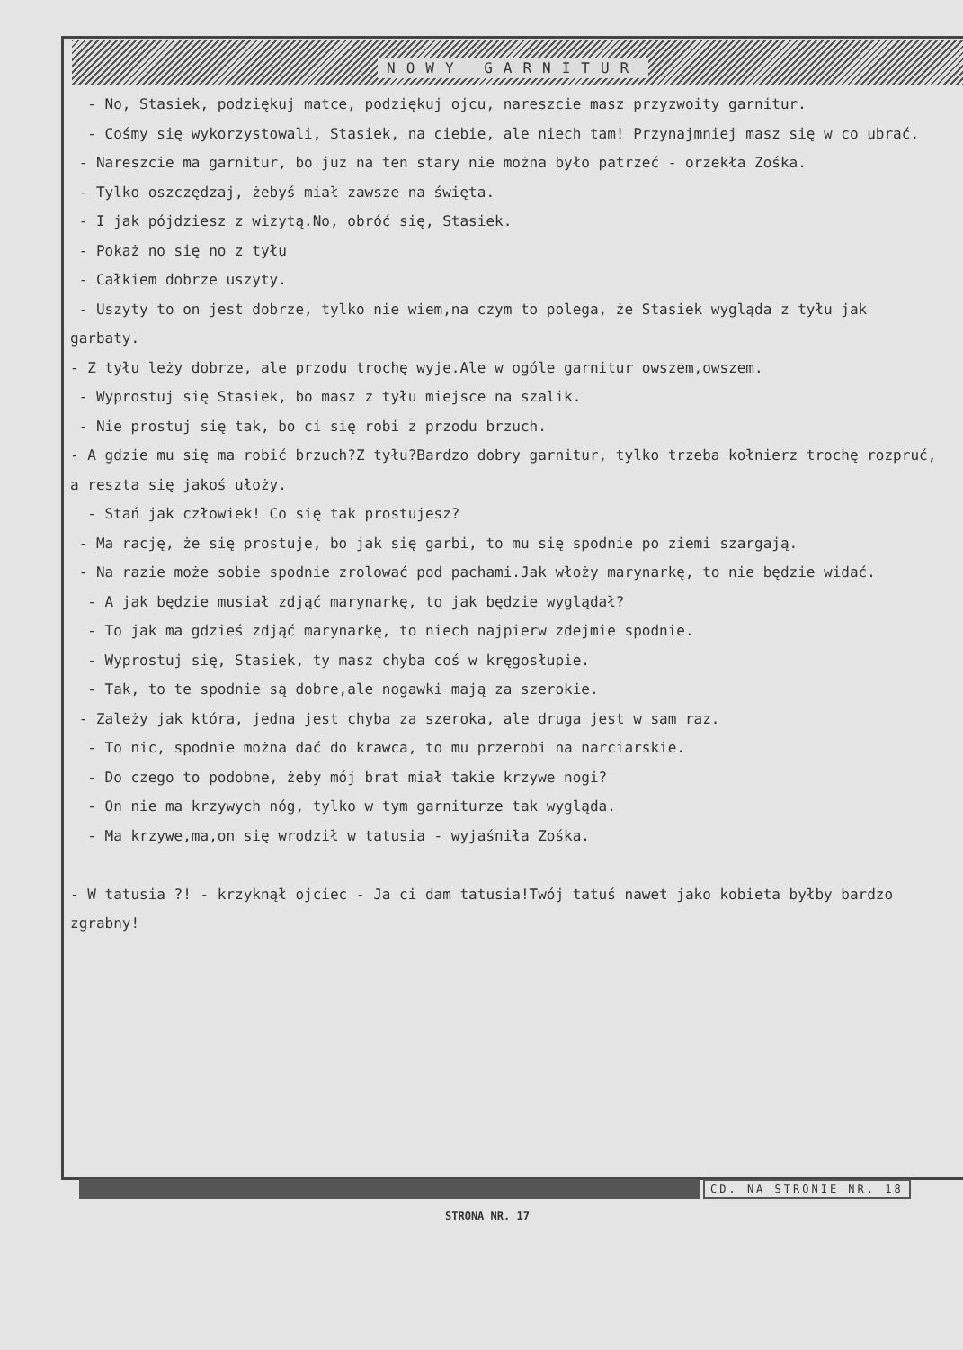NOWY GARNITUR
- No, Stasiek, podziękuj matce, podziękuj ojcu, nareszcie masz przyzwoity garnitur.
- Cośmy się wykorzystowali, Stasiek, na ciebie, ale niech tam! Przynajmniej masz się w co ubrać.
- Nareszcie ma garnitur, bo już na ten stary nie można było patrzeć - orzekła Zośka.
- Tylko oszczędzaj, żebyś miał zawsze na święta.
- I jak pójdziesz z wizytą.No, obróć się, Stasiek.
- Pokaż no się no z tyłu
- Całkiem dobrze uszyty.
- Uszyty to on jest dobrze, tylko nie wiem,na czym to polega, że Stasiek wygląda z tyłu jak garbaty.
- Z tyłu leży dobrze, ale przodu trochę wyje.Ale w ogóle garnitur owszem,owszem.
- Wyprostuj się Stasiek, bo masz z tyłu miejsce na szalik.
- Nie prostuj się tak, bo ci się robi z przodu brzuch.
- A gdzie mu się ma robić brzuch?Z tyłu?Bardzo dobry garnitur, tylko trzeba kołnierz trochę rozpruć, a reszta się jakoś ułoży.
- Stań jak człowiek! Co się tak prostujesz?
- Ma rację, że się prostuje, bo jak się garbi, to mu się spodnie po ziemi szargają.
- Na razie może sobie spodnie zrolować pod pachami.Jak włoży marynarkę, to nie będzie widać.
- A jak będzie musiał zdjąć marynarkę, to jak będzie wyglądał?
- To jak ma gdzieś zdjąć marynarkę, to niech najpierw zdejmie spodnie.
- Wyprostuj się, Stasiek, ty masz chyba coś w kręgosłupie.
- Tak, to te spodnie są dobre,ale nogawki mają za szerokie.
- Zależy jak która, jedna jest chyba za szeroka, ale druga jest w sam raz.
- To nic, spodnie można dać do krawca, to mu przerobi na narciarskie.
- Do czego to podobne, żeby mój brat miał takie krzywe nogi?
- On nie ma krzywych nóg, tylko w tym garniturze tak wygląda.
- Ma krzywe,ma,on się wrodził w tatusia - wyjaśniła Zośka.
- W tatusia ?! - krzyknął ojciec - Ja ci dam tatusia!Twój tatuś nawet jako kobieta byłby bardzo zgrabny!
CD. NA STRONIE NR. 18
STRONA NR. 17